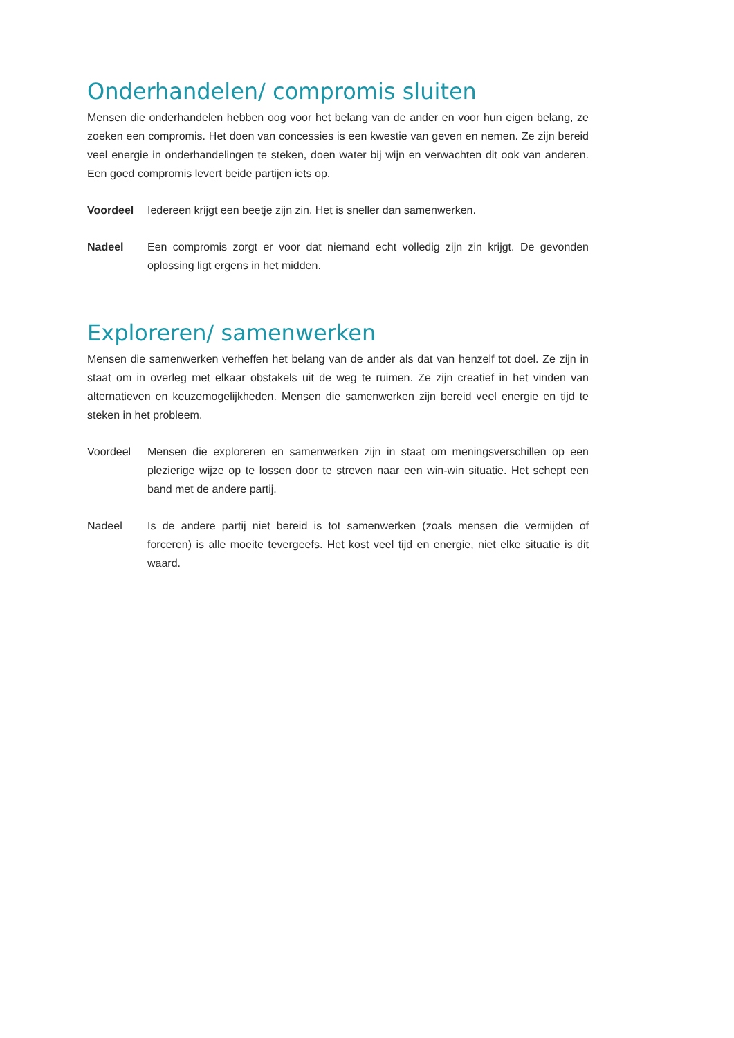Onderhandelen/ compromis sluiten
Mensen die onderhandelen hebben oog voor het belang van de ander en voor hun eigen belang, ze zoeken een compromis. Het doen van concessies is een kwestie van geven en nemen. Ze zijn bereid veel energie in onderhandelingen te steken, doen water bij wijn en verwachten dit ook van anderen. Een goed compromis levert beide partijen iets op.
Voordeel Iedereen krijgt een beetje zijn zin. Het is sneller dan samenwerken.
Nadeel Een compromis zorgt er voor dat niemand echt volledig zijn zin krijgt. De gevonden oplossing ligt ergens in het midden.
Exploreren/ samenwerken
Mensen die samenwerken verheffen het belang van de ander als dat van henzelf tot doel. Ze zijn in staat om in overleg met elkaar obstakels uit de weg te ruimen. Ze zijn creatief in het vinden van alternatieven en keuzemogelijkheden. Mensen die samenwerken zijn bereid veel energie en tijd te steken in het probleem.
Voordeel Mensen die exploreren en samenwerken zijn in staat om meningsverschillen op een plezierige wijze op te lossen door te streven naar een win-win situatie. Het schept een band met de andere partij.
Nadeel Is de andere partij niet bereid is tot samenwerken (zoals mensen die vermijden of forceren) is alle moeite tevergeefs. Het kost veel tijd en energie, niet elke situatie is dit waard.